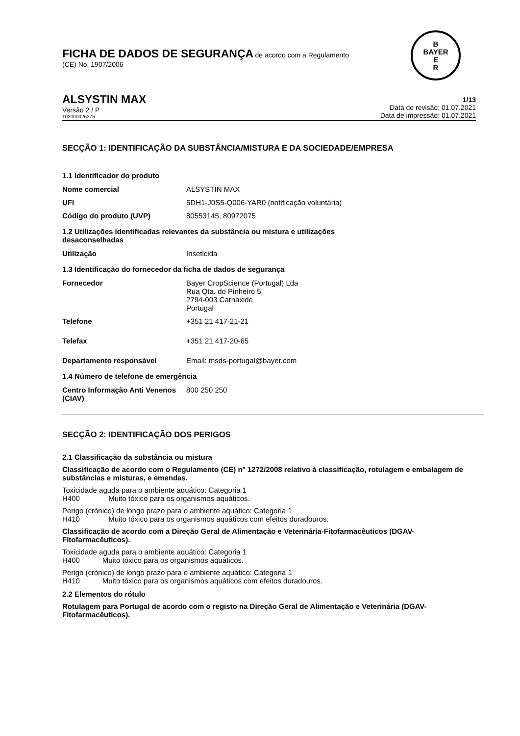B
BAYER
E
R
FICHA DE DADOS DE SEGURANÇA de acordo com a Regulamento
(CE) No. 1907/2006
ALSYSTIN MAX
Versão 2 / P
102000026276
1/13
Data de revisão: 01.07.2021
Data de impressão: 01.07.2021
SECÇÃO 1: IDENTIFICAÇÃO DA SUBSTÂNCIA/MISTURA E DA SOCIEDADE/EMPRESA
1.1 Identificador do produto
| Nome comercial | ALSYSTIN MAX |
| UFI | 5DH1-J0S5-Q006-YAR0 (notificação voluntária) |
| Código do produto (UVP) | 80553145, 80972075 |
1.2 Utilizações identificadas relevantes da substância ou mistura e utilizações
desaconselhadas
| Utilização | Inseticida |
1.3 Identificação do fornecedor da ficha de dados de segurança
| Fornecedor | Bayer CropScience (Portugal) Lda Rua Qta. do Pinheiro 5 2794-003 Carnaxide Portugal |
| Telefone | +351 21 417-21-21 |
| Telefax | +351 21 417-20-65 |
| Departamento responsável | Email: msds-portugal@bayer.com |
1.4 Número de telefone de emergência
| Centro Informação Anti Venenos (CIAV) | 800 250 250 |
SECÇÃO 2: IDENTIFICAÇÃO DOS PERIGOS
2.1 Classificação da substância ou mistura
Classificação de acordo com o Regulamento (CE) n° 1272/2008 relativo à classificação, rotulagem e embalagem de substâncias e misturas, e emendas.
Toxicidade aguda para o ambiente aquático: Categoria 1
H400 Muito tóxico para os organismos aquáticos.
Perigo (crónico) de longo prazo para o ambiente aquático: Categoria 1
H410 Muito tóxico para os organismos aquáticos com efeitos duradouros.
Classificação de acordo com a Direção Geral de Alimentação e Veterinária-Fitofarmacêuticos (DGAV-Fitofarmacêuticos).
Toxicidade aguda para o ambiente aquático: Categoria 1
H400 Muito tóxico para os organismos aquáticos.
Perigo (crónico) de longo prazo para o ambiente aquático: Categoria 1
H410 Muito tóxico para os organismos aquáticos com efeitos duradouros.
2.2 Elementos do rótulo
Rotulagem para Portugal de acordo com o registo na Direção Geral de Alimentação e Veterinária (DGAV-Fitofarmacêuticos).